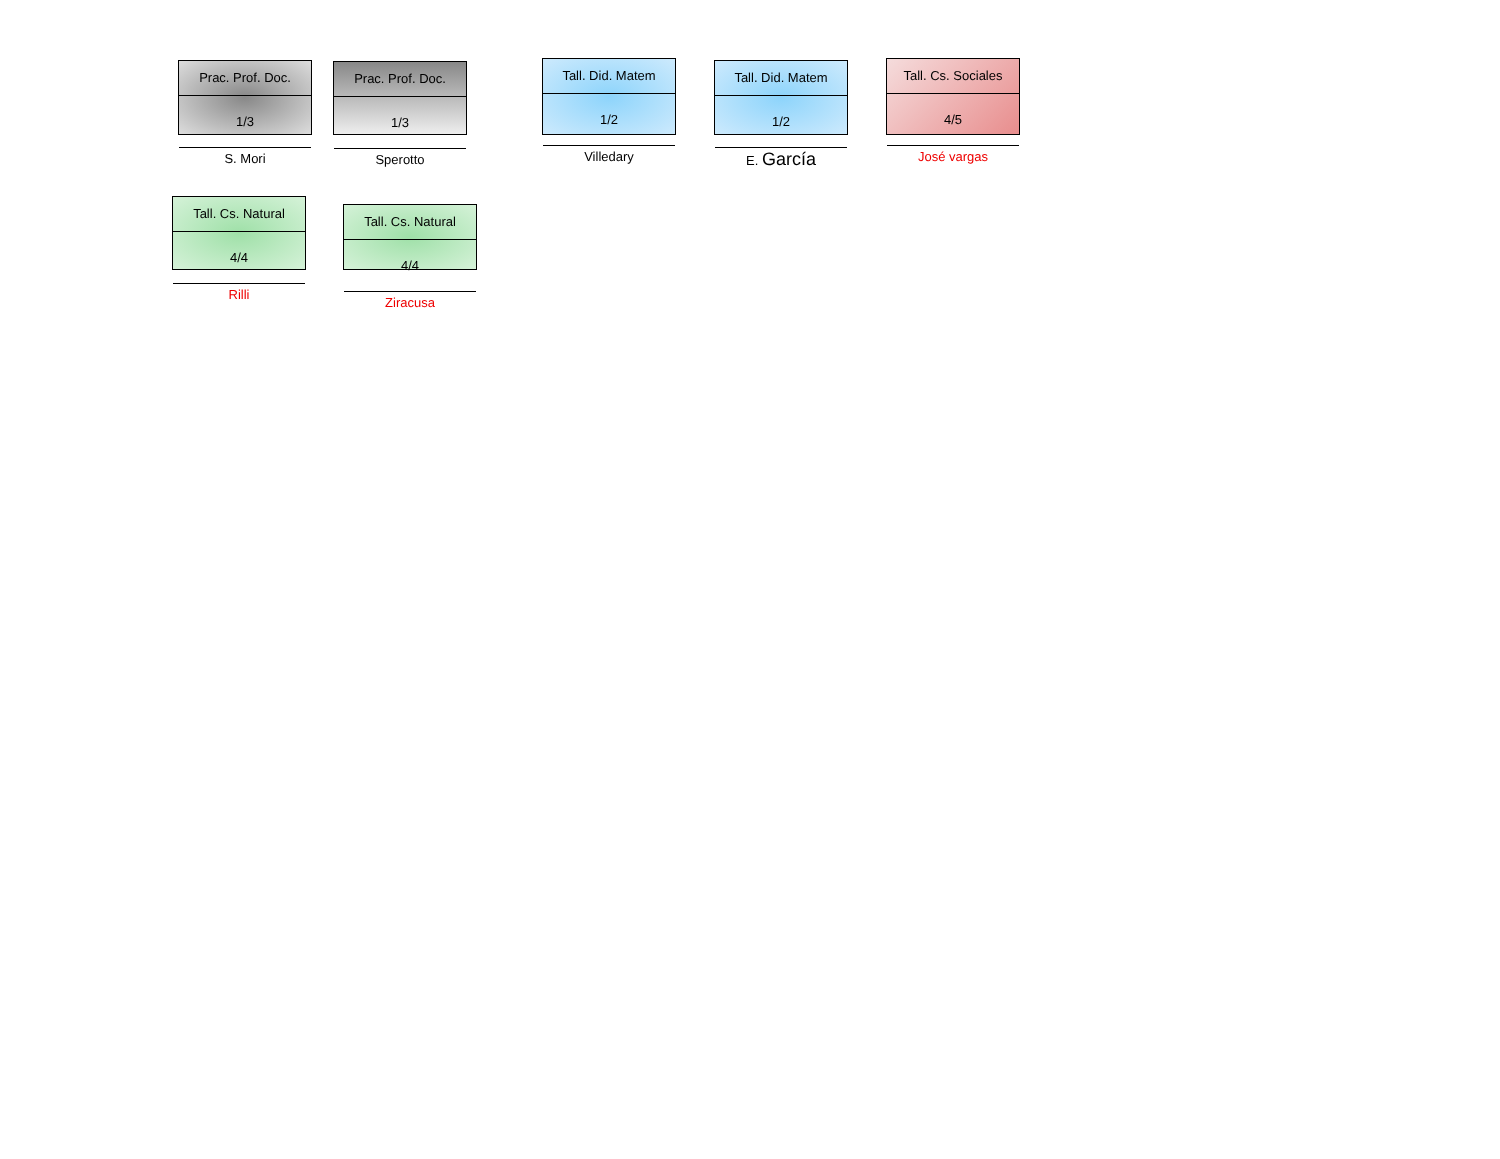Prac. Prof. Doc.
1/3
S. Mori
Prac. Prof. Doc.
1/3
Sperotto
Tall. Did. Matem
1/2
Villedary
Tall. Did. Matem
1/2
E. García
Tall. Cs. Sociales
4/5
José vargas
Tall. Cs. Natural
4/4
Rilli
Tall. Cs. Natural
4/4
Ziracusa